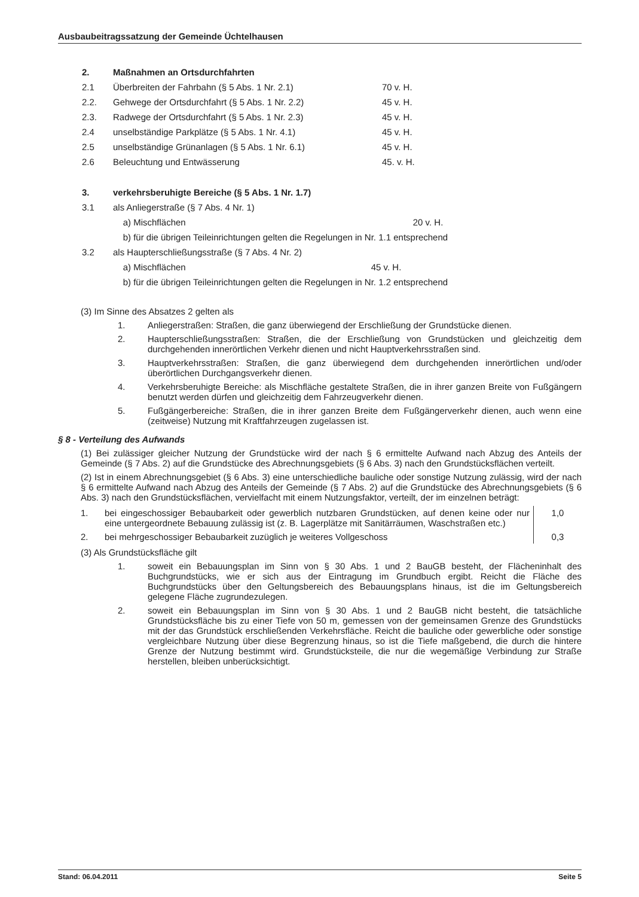Ausbaubeitragssatzung der Gemeinde Üchtelhausen
| 2. | Maßnahmen an Ortsdurchfahrten | |
| 2.1 | Überbreiten der Fahrbahn (§ 5 Abs. 1 Nr. 2.1) | 70 v. H. |
| 2.2. | Gehwege der Ortsdurchfahrt (§ 5 Abs. 1 Nr. 2.2) | 45 v. H. |
| 2.3. | Radwege der Ortsdurchfahrt (§ 5 Abs. 1 Nr. 2.3) | 45 v. H. |
| 2.4 | unselbständige Parkplätze (§ 5 Abs. 1 Nr. 4.1) | 45 v. H. |
| 2.5 | unselbständige Grünanlagen (§ 5 Abs. 1 Nr. 6.1) | 45 v. H. |
| 2.6 | Beleuchtung und Entwässerung | 45. v. H. |
| 3. | verkehrsberuhigte Bereiche (§ 5 Abs. 1 Nr. 1.7) | |
| 3.1 | als Anliegerstraße (§ 7 Abs. 4 Nr. 1) | |
| | a) Mischflächen 20 v. H. | |
| | b) für die übrigen Teileinrichtungen gelten die Regelungen in Nr. 1.1 entsprechend | |
| 3.2 | als Haupterschließungsstraße (§ 7 Abs. 4 Nr. 2) | |
| | a) Mischflächen 45 v. H. | |
| | b) für die übrigen Teileinrichtungen gelten die Regelungen in Nr. 1.2 entsprechend | |
(3) Im Sinne des Absatzes 2 gelten als
1. Anliegerstraßen: Straßen, die ganz überwiegend der Erschließung der Grundstücke dienen.
2. Haupterschließungsstraßen: Straßen, die der Erschließung von Grundstücken und gleichzeitig dem durchgehenden innerörtlichen Verkehr dienen und nicht Hauptverkehrsstraßen sind.
3. Hauptverkehrsstraßen: Straßen, die ganz überwiegend dem durchgehenden innerörtlichen und/oder überörtlichen Durchgangsverkehr dienen.
4. Verkehrsberuhigte Bereiche: als Mischfläche gestaltete Straßen, die in ihrer ganzen Breite von Fußgängern benutzt werden dürfen und gleichzeitig dem Fahrzeugverkehr dienen.
5. Fußgängerbereiche: Straßen, die in ihrer ganzen Breite dem Fußgängerverkehr dienen, auch wenn eine (zeitweise) Nutzung mit Kraftfahrzeugen zugelassen ist.
§ 8 - Verteilung des Aufwands
(1) Bei zulässiger gleicher Nutzung der Grundstücke wird der nach § 6 ermittelte Aufwand nach Abzug des Anteils der Gemeinde (§ 7 Abs. 2) auf die Grundstücke des Abrechnungsgebiets (§ 6 Abs. 3) nach den Grundstücksflächen verteilt.
(2) Ist in einem Abrechnungsgebiet (§ 6 Abs. 3) eine unterschiedliche bauliche oder sonstige Nutzung zulässig, wird der nach § 6 ermittelte Aufwand nach Abzug des Anteils der Gemeinde (§ 7 Abs. 2) auf die Grundstücke des Abrechnungsgebiets (§ 6 Abs. 3) nach den Grundstücksflächen, vervielfacht mit einem Nutzungsfaktor, verteilt, der im einzelnen beträgt:
| 1. | bei eingeschossiger Bebaubarkeit oder gewerblich nutzbaren Grundstücken, auf denen keine oder nur eine untergeordnete Bebauung zulässig ist (z. B. Lagerplätze mit Sanitärräumen, Waschstraßen etc.) | 1,0 |
| 2. | bei mehrgeschossiger Bebaubarkeit zuzüglich je weiteres Vollgeschoss | 0,3 |
(3) Als Grundstücksfläche gilt
1. soweit ein Bebauungsplan im Sinn von § 30 Abs. 1 und 2 BauGB besteht, der Flächeninhalt des Buchgrundstücks, wie er sich aus der Eintragung im Grundbuch ergibt. Reicht die Fläche des Buchgrundstücks über den Geltungsbereich des Bebauungsplans hinaus, ist die im Geltungsbereich gelegene Fläche zugrundezulegen.
2. soweit ein Bebauungsplan im Sinn von § 30 Abs. 1 und 2 BauGB nicht besteht, die tatsächliche Grundstücksfläche bis zu einer Tiefe von 50 m, gemessen von der gemeinsamen Grenze des Grundstücks mit der das Grundstück erschließenden Verkehrsfläche. Reicht die bauliche oder gewerbliche oder sonstige vergleichbare Nutzung über diese Begrenzung hinaus, so ist die Tiefe maßgebend, die durch die hintere Grenze der Nutzung bestimmt wird. Grundstücksteile, die nur die wegemäßige Verbindung zur Straße herstellen, bleiben unberücksichtigt.
Stand: 06.04.2011 Seite 5